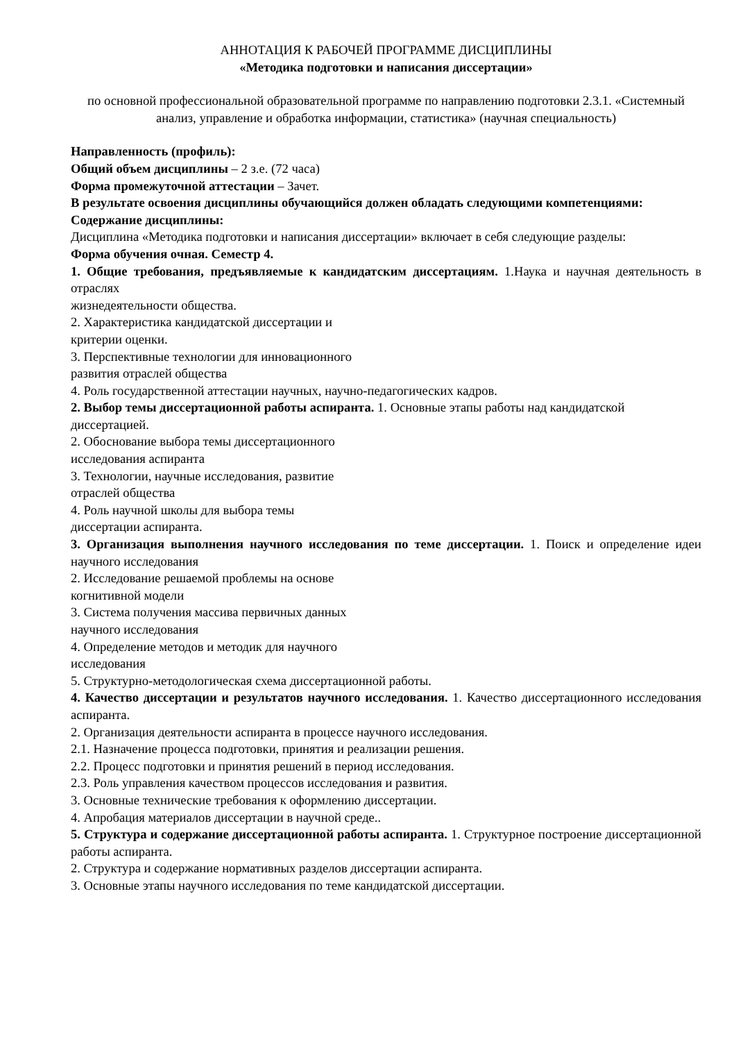АННОТАЦИЯ К РАБОЧЕЙ ПРОГРАММЕ ДИСЦИПЛИНЫ
«Методика подготовки и написания диссертации»
по основной профессиональной образовательной программе по направлению подготовки 2.3.1. «Системный анализ, управление и обработка информации, статистика» (научная специальность)
Направленность (профиль):
Общий объем дисциплины – 2 з.е. (72 часа)
Форма промежуточной аттестации – Зачет.
В результате освоения дисциплины обучающийся должен обладать следующими компетенциями:
Содержание дисциплины:
Дисциплина «Методика подготовки и написания диссертации» включает в себя следующие разделы:
Форма обучения очная. Семестр 4.
1. Общие требования, предъявляемые к кандидатским диссертациям. 1.Наука и научная деятельность в отраслях
жизнедеятельности общества.
2. Характеристика кандидатской диссертации и
критерии оценки.
3. Перспективные технологии для инновационного
развития отраслей общества
4. Роль государственной аттестации научных, научно-педагогических кадров.
2. Выбор темы диссертационной работы аспиранта. 1. Основные этапы работы над кандидатской
диссертацией.
2. Обоснование выбора темы диссертационного
исследования аспиранта
3. Технологии, научные исследования, развитие
отраслей общества
4. Роль научной школы для выбора темы
диссертации аспиранта.
3. Организация выполнения научного исследования по теме диссертации. 1. Поиск и определение идеи научного исследования
2. Исследование решаемой проблемы на основе
когнитивной модели
3. Система получения массива первичных данных
научного исследования
4. Определение методов и методик для научного
исследования
5. Структурно-методологическая схема диссертационной работы.
4. Качество диссертации и результатов научного исследования. 1. Качество диссертационного исследования аспиранта.
2. Организация деятельности аспиранта в процессе научного исследования.
2.1. Назначение процесса подготовки, принятия и реализации решения.
2.2. Процесс подготовки и принятия решений в период исследования.
2.3. Роль управления качеством процессов исследования и развития.
3. Основные технические требования к оформлению диссертации.
4. Апробация материалов диссертации в научной среде..
5. Структура и содержание диссертационной работы аспиранта. 1. Структурное построение диссертационной работы аспиранта.
2. Структура и содержание нормативных разделов диссертации аспиранта.
3. Основные этапы научного исследования по теме кандидатской диссертации.